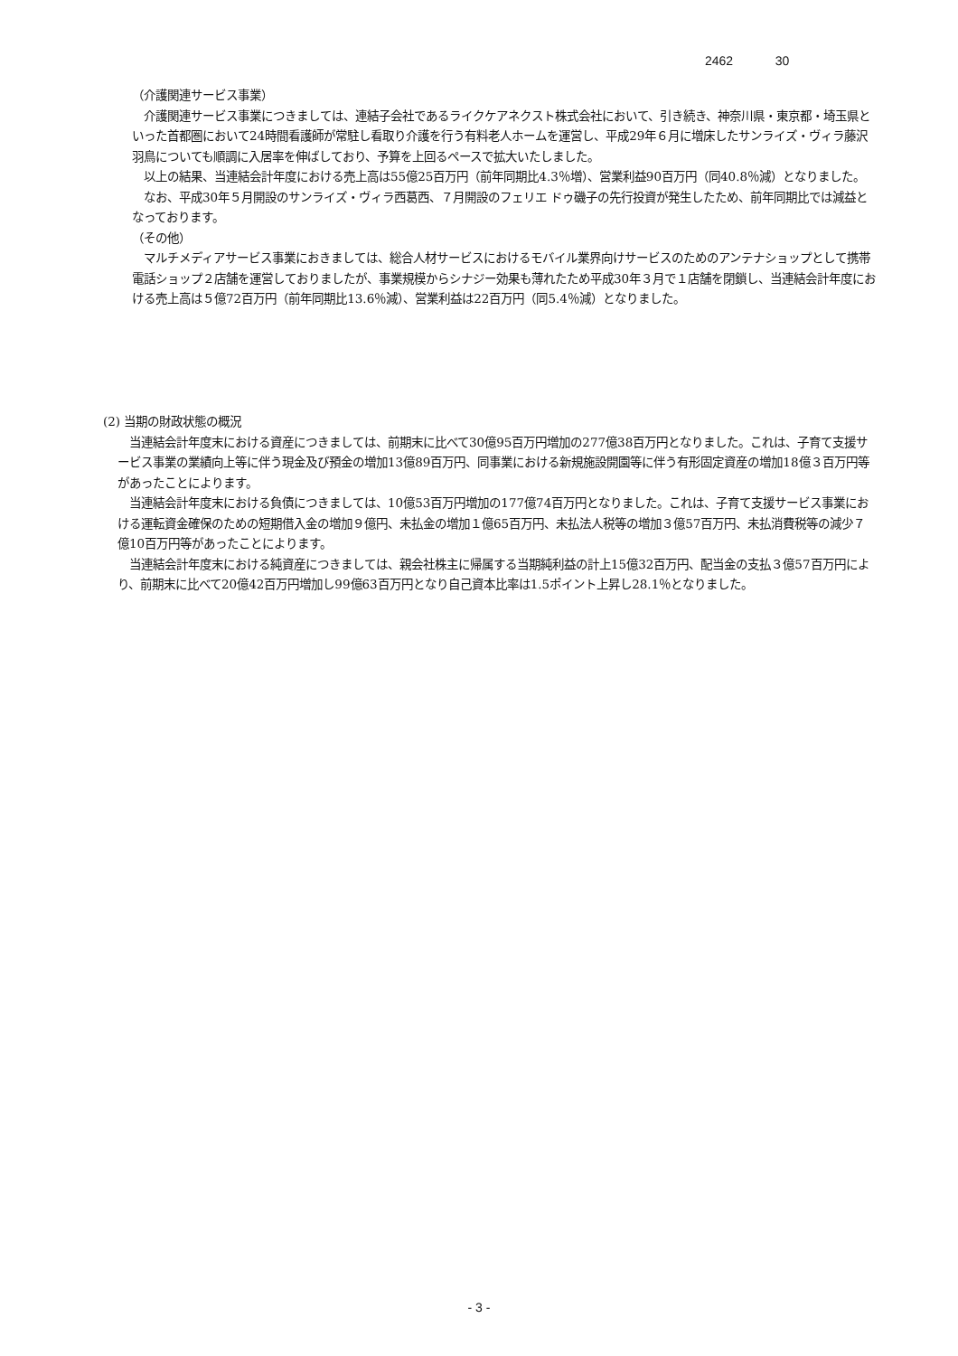2462 30
（介護関連サービス事業）
　介護関連サービス事業につきましては、連結子会社であるライクケアネクスト株式会社において、引き続き、神奈川県・東京都・埼玉県といった首都圏において24時間看護師が常駐し看取り介護を行う有料老人ホームを運営し、平成29年６月に増床したサンライズ・ヴィラ藤沢羽鳥についても順調に入居率を伸ばしており、予算を上回るペースで拡大いたしました。
　以上の結果、当連結会計年度における売上高は55億25百万円（前年同期比4.3％増）、営業利益90百万円（同40.8％減）となりました。
　なお、平成30年５月開設のサンライズ・ヴィラ西葛西、７月開設のフェリエ ドゥ磯子の先行投資が発生したため、前年同期比では減益となっております。
（その他）
　マルチメディアサービス事業におきましては、総合人材サービスにおけるモバイル業界向けサービスのためのアンテナショップとして携帯電話ショップ２店舗を運営しておりましたが、事業規模からシナジー効果も薄れたため平成30年３月で１店舗を閉鎖し、当連結会計年度における売上高は５億72百万円（前年同期比13.6％減）、営業利益は22百万円（同5.4％減）となりました。
(2) 当期の財政状態の概況
　当連結会計年度末における資産につきましては、前期末に比べて30億95百万円増加の277億38百万円となりました。これは、子育て支援サービス事業の業績向上等に伴う現金及び預金の増加13億89百万円、同事業における新規施設開園等に伴う有形固定資産の増加18億３百万円等があったことによります。
　当連結会計年度末における負債につきましては、10億53百万円増加の177億74百万円となりました。これは、子育て支援サービス事業における運転資金確保のための短期借入金の増加９億円、未払金の増加１億65百万円、未払法人税等の増加３億57百万円、未払消費税等の減少７億10百万円等があったことによります。
　当連結会計年度末における純資産につきましては、親会社株主に帰属する当期純利益の計上15億32百万円、配当金の支払３億57百万円により、前期末に比べて20億42百万円増加し99億63百万円となり自己資本比率は1.5ポイント上昇し28.1％となりました。
- 3 -